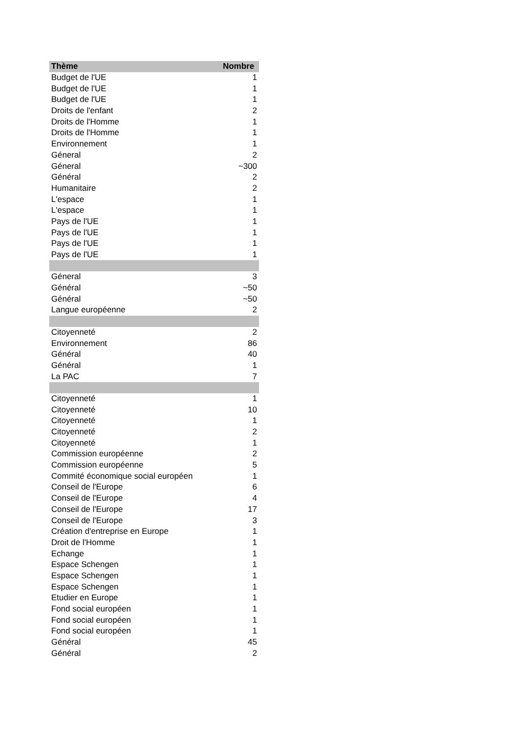| Thème | Nombre |
| --- | --- |
| Budget de l'UE | 1 |
| Budget de l'UE | 1 |
| Budget de l'UE | 1 |
| Droits de l'enfant | 2 |
| Droits de l'Homme | 1 |
| Droits de l'Homme | 1 |
| Environnement | 1 |
| Géneral | 2 |
| Géneral | ~300 |
| Général | 2 |
| Humanitaire | 2 |
| L'espace | 1 |
| L'espace | 1 |
| Pays de l'UE | 1 |
| Pays de l'UE | 1 |
| Pays de l'UE | 1 |
| Pays de l'UE | 1 |
| Géneral | 3 |
| Général | ~50 |
| Général | ~50 |
| Langue européenne | 2 |
| Citoyenneté | 2 |
| Environnement | 86 |
| Général | 40 |
| Général | 1 |
| La PAC | 7 |
| Citoyenneté | 1 |
| Citoyenneté | 10 |
| Citoyenneté | 1 |
| Citoyenneté | 2 |
| Citoyenneté | 1 |
| Commission européenne | 2 |
| Commission européenne | 5 |
| Commité économique social européen | 1 |
| Conseil de l'Europe | 6 |
| Conseil de l'Europe | 4 |
| Conseil de l'Europe | 17 |
| Conseil de l'Europe | 3 |
| Création d'entreprise en Europe | 1 |
| Droit de l'Homme | 1 |
| Echange | 1 |
| Espace Schengen | 1 |
| Espace Schengen | 1 |
| Espace Schengen | 1 |
| Etudier en Europe | 1 |
| Fond social européen | 1 |
| Fond social européen | 1 |
| Fond social européen | 1 |
| Général | 45 |
| Général | 2 |